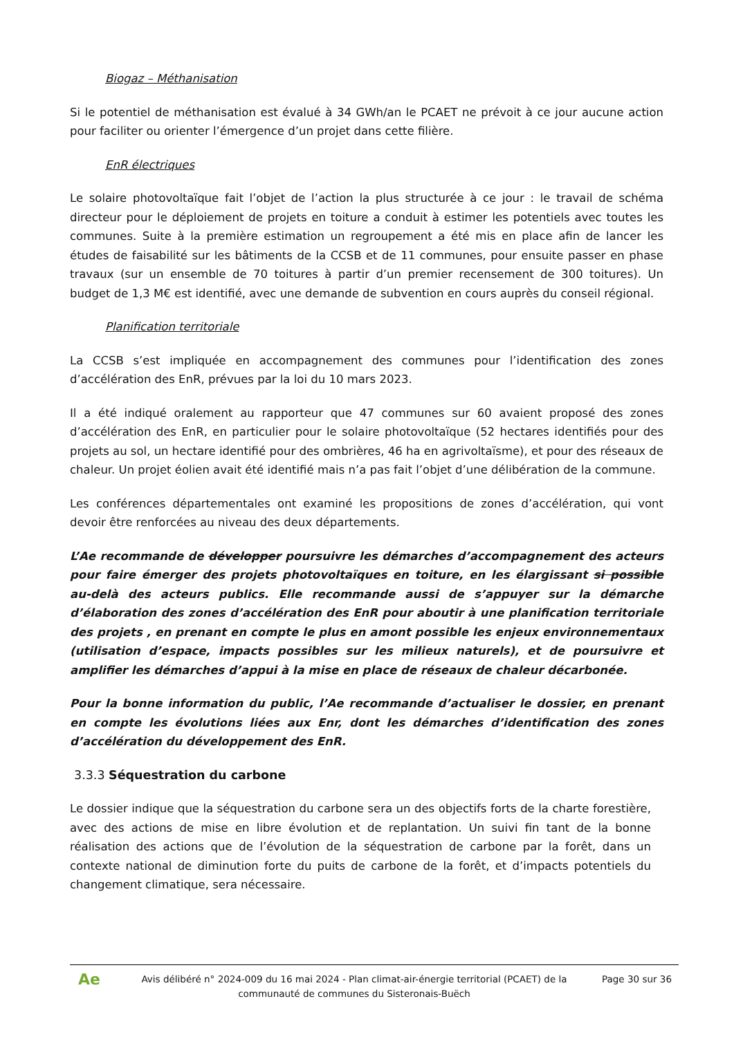Biogaz – Méthanisation
Si le potentiel de méthanisation est évalué à 34 GWh/an le PCAET ne prévoit à ce jour aucune action pour faciliter ou orienter l’émergence d’un projet dans cette filière.
EnR électriques
Le solaire photovoltaïque fait l’objet de l’action la plus structurée à ce jour : le travail de schéma directeur pour le déploiement de projets en toiture a conduit à estimer les potentiels avec toutes les communes. Suite à la première estimation un regroupement a été mis en place afin de lancer les études de faisabilité sur les bâtiments de la CCSB et de 11 communes, pour ensuite passer en phase travaux (sur un ensemble de 70 toitures à partir d’un premier recensement de 300 toitures). Un budget de 1,3 M€ est identifié, avec une demande de subvention en cours auprès du conseil régional.
Planification territoriale
La CCSB s’est impliquée en accompagnement des communes pour l’identification des zones d’accélération des EnR, prévues par la loi du 10 mars 2023.
Il a été indiqué oralement au rapporteur que 47 communes sur 60 avaient proposé des zones d’accélération des EnR, en particulier pour le solaire photovoltaïque (52 hectares identifiés pour des projets au sol, un hectare identifié pour des ombrières, 46 ha en agrivoltaïsme), et pour des réseaux de chaleur. Un projet éolien avait été identifié mais n’a pas fait l’objet d’une délibération de la commune.
Les conférences départementales ont examiné les propositions de zones d’accélération, qui vont devoir être renforcées au niveau des deux départements.
L’Ae recommande de développer poursuivre les démarches d’accompagnement des acteurs pour faire émerger des projets photovoltaïques en toiture, en les élargissant si possible au-delà des acteurs publics. Elle recommande aussi de s’appuyer sur la démarche d’élaboration des zones d’accélération des EnR pour aboutir à une planification territoriale des projets , en prenant en compte le plus en amont possible les enjeux environnementaux (utilisation d’espace, impacts possibles sur les milieux naturels), et de poursuivre et amplifier les démarches d’appui à la mise en place de réseaux de chaleur décarbonée.
Pour la bonne information du public, l’Ae recommande d’actualiser le dossier, en prenant en compte les évolutions liées aux Enr, dont les démarches d’identification des zones d’accélération du développement des EnR.
3.3.3 Séquestration du carbone
Le dossier indique que la séquestration du carbone sera un des objectifs forts de la charte forestière, avec des actions de mise en libre évolution et de replantation. Un suivi fin tant de la bonne réalisation des actions que de l’évolution de la séquestration de carbone par la forêt, dans un contexte national de diminution forte du puits de carbone de la forêt, et d’impacts potentiels du changement climatique, sera nécessaire.
Ae
Avis délibéré n° 2024-009 du 16 mai 2024 - Plan climat-air-énergie territorial (PCAET) de la communauté de communes du Sisteronais-Buëch
Page 30 sur 36